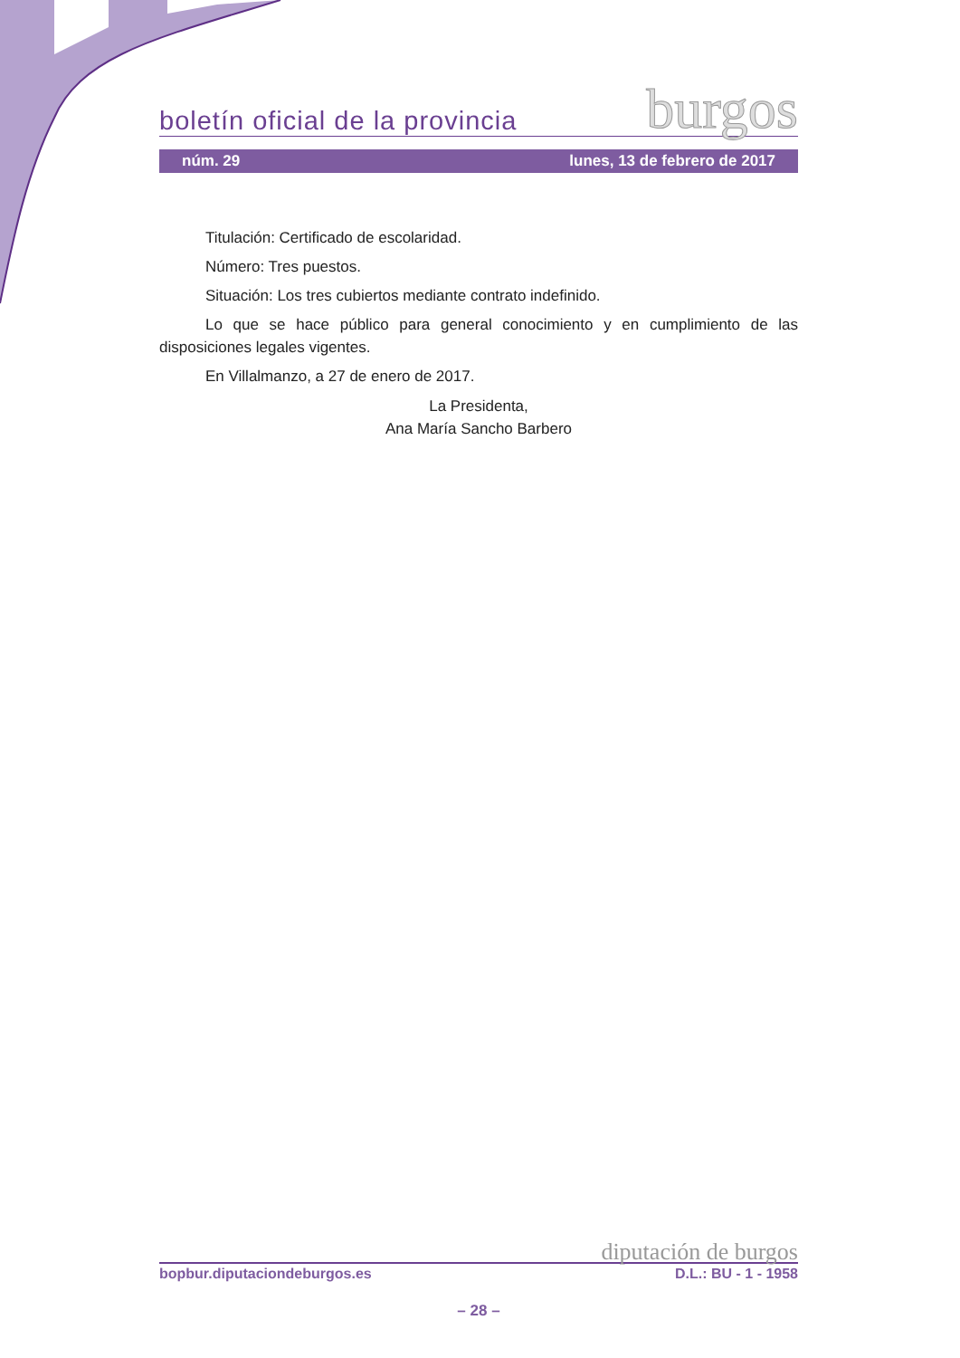boletín oficial de la provincia burgos
núm. 29 lunes, 13 de febrero de 2017
Titulación: Certificado de escolaridad.
Número: Tres puestos.
Situación: Los tres cubiertos mediante contrato indefinido.
Lo que se hace público para general conocimiento y en cumplimiento de las disposiciones legales vigentes.
En Villalmanzo, a 27 de enero de 2017.
La Presidenta,
Ana María Sancho Barbero
diputación de burgos
bopbur.diputaciondeburgos.es D.L.: BU - 1 - 1958
– 28 –